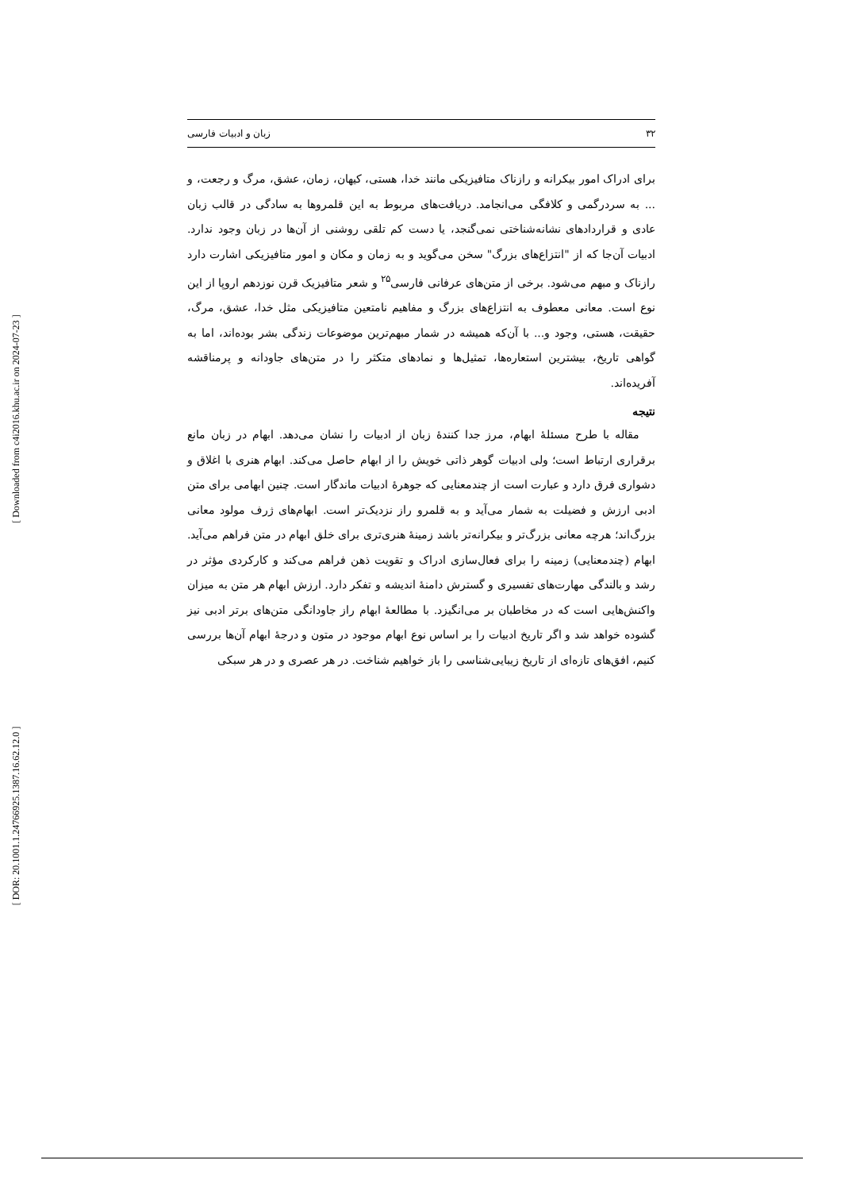[ Downloaded from c4i2016.khu.ac.ir on 2024-07-23 ]
[ DOR: 20.1001.1.24766925.1387.16.62.12.0 ]
۳۲ زبان و ادبیات فارسی
برای ادراک امور بیکرانه و رازناک متافیزیکی مانند خدا، هستی، کیهان، زمان، عشق، مرگ و رجعت، و ... به سردرگمی و کلافگی می‌انجامد. دریافت‌های مربوط به این قلمروها به سادگی در قالب زبان عادی و قراردادهای نشانه‌شناختی نمی‌گنجد، یا دست کم تلقی روشنی از آن‌ها در زبان وجود ندارد. ادبیات آن‌جا که از "انتزاع‌های بزرگ" سخن می‌گوید و به زمان و مکان و امور متافیزیکی اشارت دارد رازناک و مبهم می‌شود. برخی از متن‌های عرفانی فارسی<sup>۲۵</sup> و شعر متافیزیک قرن نوزدهم اروپا از این نوع است. معانی معطوف به انتزاع‌های بزرگ و مفاهیم نامتعین متافیزیکی مثل خدا، عشق، مرگ، حقیقت، هستی، وجود و... با آن‌که همیشه در شمار مبهم‌ترین موضوعات زندگی بشر بوده‌اند، اما به گواهی تاریخ، بیشترین استعاره‌ها، تمثیل‌ها و نمادهای متکثر را در متن‌های جاودانه و پرمناقشه آفریده‌اند.
نتیجه
مقاله با طرح مسئلهٔ ابهام، مرز جدا کنندهٔ زبان از ادبیات را نشان می‌دهد. ابهام در زبان مانع برقراری ارتباط است؛ ولی ادبیات گوهر ذاتی خویش را از ابهام حاصل می‌کند. ابهام هنری با اغلاق و دشواری فرق دارد و عبارت است از چندمعنایی که جوهرهٔ ادبیات ماندگار است. چنین ابهامی برای متن ادبی ارزش و فضیلت به شمار می‌آید و به قلمرو راز نزدیک‌تر است. ابهام‌های ژرف مولود معانی بزرگ‌اند؛ هرچه معانی بزرگ‌تر و بیکرانه‌تر باشد زمینهٔ هنری‌تری برای خلق ابهام در متن فراهم می‌آید. ابهام (چندمعنایی) زمینه را برای فعال‌سازی ادراک و تقویت ذهن فراهم می‌کند و کارکردی مؤثر در رشد و بالندگی مهارت‌های تفسیری و گسترش دامنهٔ اندیشه و تفکر دارد. ارزش ابهام هر متن به میزان واکنش‌هایی است که در مخاطبان بر می‌انگیزد. با مطالعهٔ ابهام راز جاودانگی متن‌های برتر ادبی نیز گشوده خواهد شد و اگر تاریخ ادبیات را بر اساس نوع ابهام موجود در متون و درجهٔ ابهام آن‌ها بررسی کنیم، افق‌های تازه‌ای از تاریخ زیبایی‌شناسی را باز خواهیم شناخت. در هر عصری و در هر سبکی